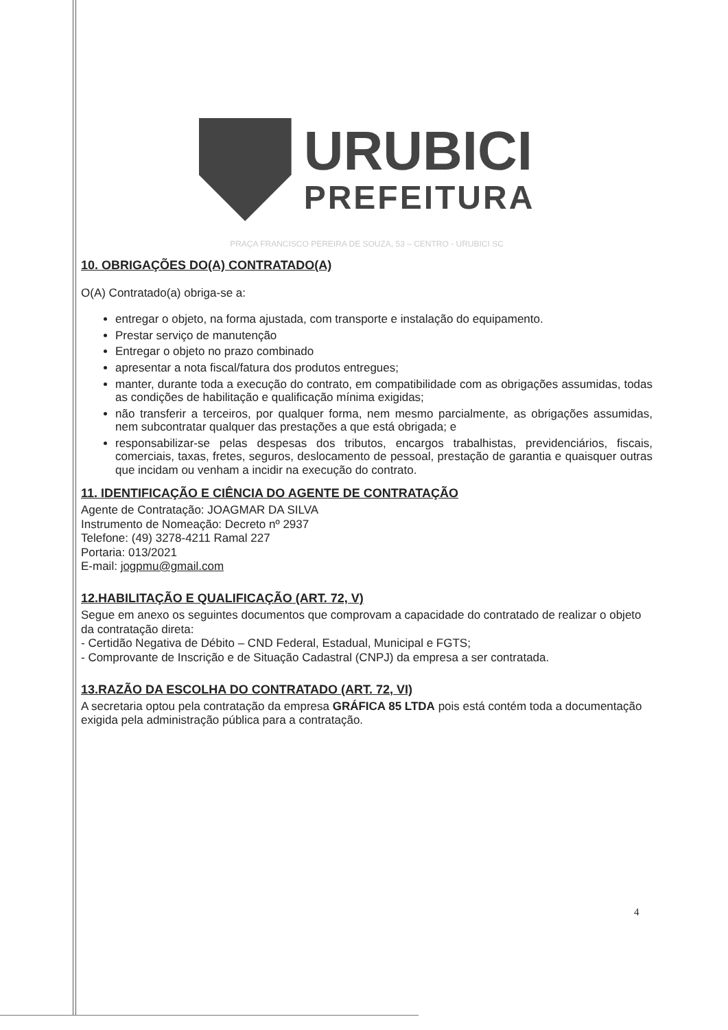URUBICI
PREFEITURA
PRAÇA FRANCISCO PEREIRA DE SOUZA, 53 – CENTRO - URUBICI SC
10. OBRIGAÇÕES DO(A) CONTRATADO(A)
O(A) Contratado(a) obriga-se a:
entregar o objeto, na forma ajustada, com transporte e instalação do equipamento.
Prestar serviço de manutenção
Entregar o objeto no prazo combinado
apresentar a nota fiscal/fatura dos produtos entregues;
manter, durante toda a execução do contrato, em compatibilidade com as obrigações assumidas, todas as condições de habilitação e qualificação mínima exigidas;
não transferir a terceiros, por qualquer forma, nem mesmo parcialmente, as obrigações assumidas, nem subcontratar qualquer das prestações a que está obrigada; e
responsabilizar-se pelas despesas dos tributos, encargos trabalhistas, previdenciários, fiscais, comerciais, taxas, fretes, seguros, deslocamento de pessoal, prestação de garantia e quaisquer outras que incidam ou venham a incidir na execução do contrato.
11. IDENTIFICAÇÃO E CIÊNCIA DO AGENTE DE CONTRATAÇÃO
Agente de Contratação: JOAGMAR DA SILVA
Instrumento de Nomeação: Decreto nº 2937
Telefone: (49) 3278-4211 Ramal 227
Portaria: 013/2021
E-mail: jogpmu@gmail.com
12.HABILITAÇÃO E QUALIFICAÇÃO (ART. 72, V)
Segue em anexo os seguintes documentos que comprovam a capacidade do contratado de realizar o objeto da contratação direta:
- Certidão Negativa de Débito – CND Federal, Estadual, Municipal e FGTS;
- Comprovante de Inscrição e de Situação Cadastral (CNPJ) da empresa a ser contratada.
13.RAZÃO DA ESCOLHA DO CONTRATADO (ART. 72, VI)
A secretaria optou pela contratação da empresa GRÁFICA 85 LTDA pois está contém toda a documentação exigida pela administração pública para a contratação.
4